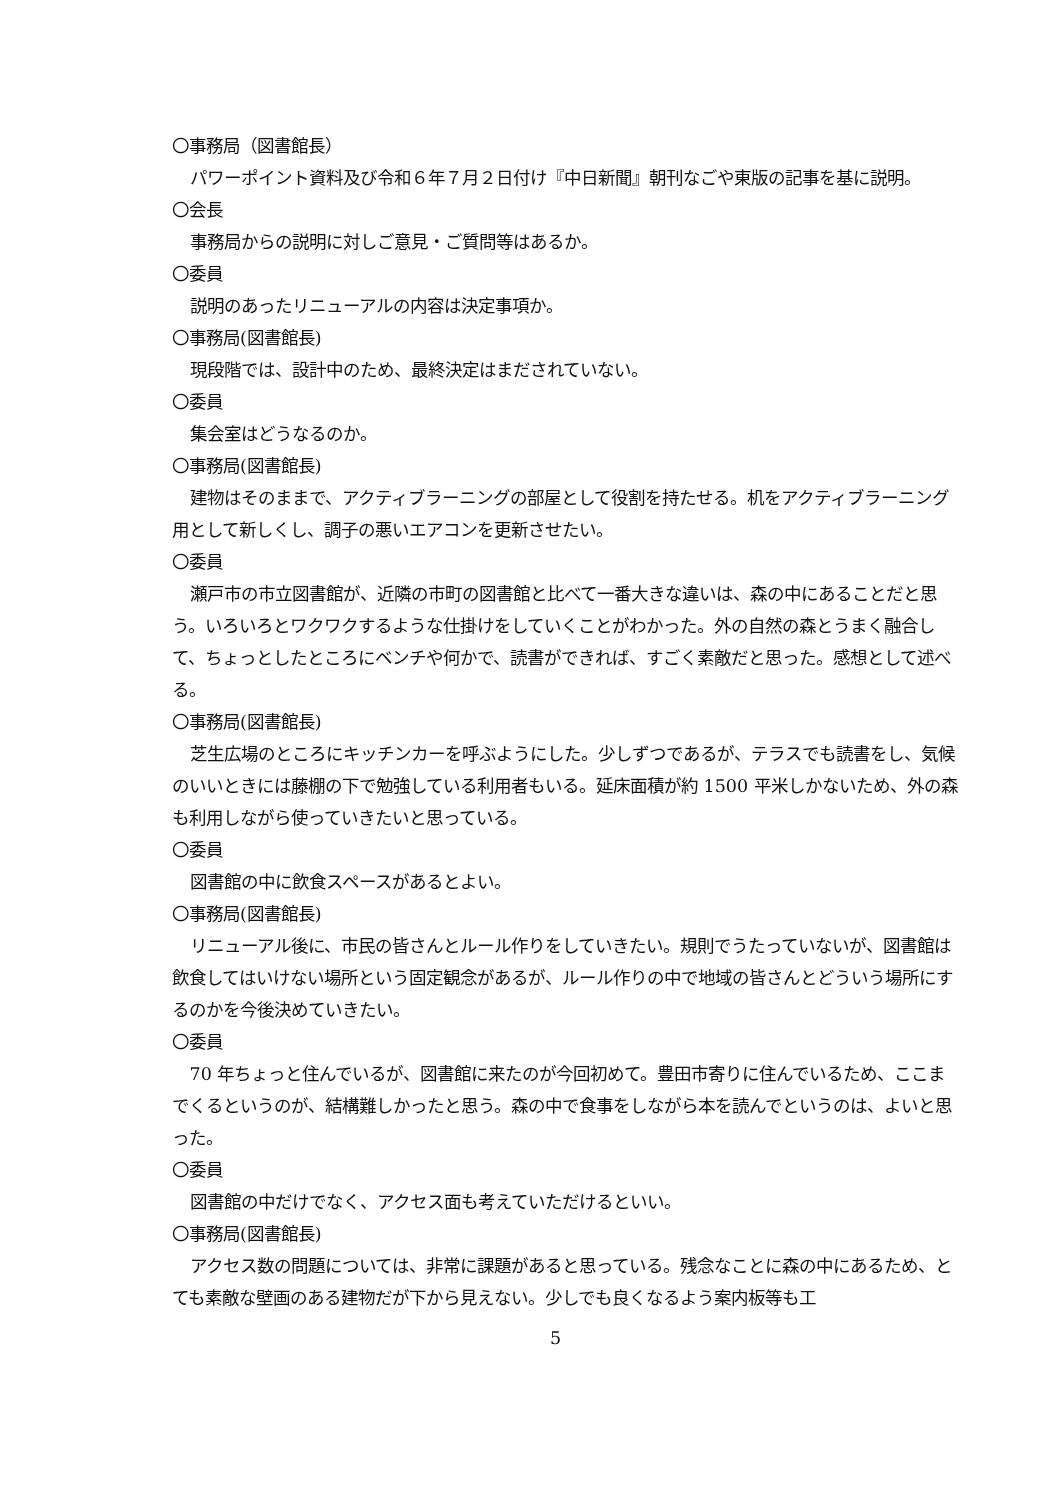〇事務局（図書館長）
パワーポイント資料及び令和６年７月２日付け『中日新聞』朝刊なごや東版の記事を基に説明。
〇会長
事務局からの説明に対しご意見・ご質問等はあるか。
〇委員
説明のあったリニューアルの内容は決定事項か。
〇事務局(図書館長)
現段階では、設計中のため、最終決定はまだされていない。
〇委員
集会室はどうなるのか。
〇事務局(図書館長)
建物はそのままで、アクティブラーニングの部屋として役割を持たせる。机をアクティブラーニング用として新しくし、調子の悪いエアコンを更新させたい。
〇委員
瀬戸市の市立図書館が、近隣の市町の図書館と比べて一番大きな違いは、森の中にあることだと思う。いろいろとワクワクするような仕掛けをしていくことがわかった。外の自然の森とうまく融合して、ちょっとしたところにベンチや何かで、読書ができれば、すごく素敵だと思った。感想として述べる。
〇事務局(図書館長)
芝生広場のところにキッチンカーを呼ぶようにした。少しずつであるが、テラスでも読書をし、気候のいいときには藤棚の下で勉強している利用者もいる。延床面積が約 1500 平米しかないため、外の森も利用しながら使っていきたいと思っている。
〇委員
図書館の中に飲食スペースがあるとよい。
〇事務局(図書館長)
リニューアル後に、市民の皆さんとルール作りをしていきたい。規則でうたっていないが、図書館は飲食してはいけない場所という固定観念があるが、ルール作りの中で地域の皆さんとどういう場所にするのかを今後決めていきたい。
〇委員
70 年ちょっと住んでいるが、図書館に来たのが今回初めて。豊田市寄りに住んでいるため、ここまでくるというのが、結構難しかったと思う。森の中で食事をしながら本を読んでというのは、よいと思った。
〇委員
図書館の中だけでなく、アクセス面も考えていただけるといい。
〇事務局(図書館長)
アクセス数の問題については、非常に課題があると思っている。残念なことに森の中にあるため、とても素敵な壁画のある建物だが下から見えない。少しでも良くなるよう案内板等も工
5